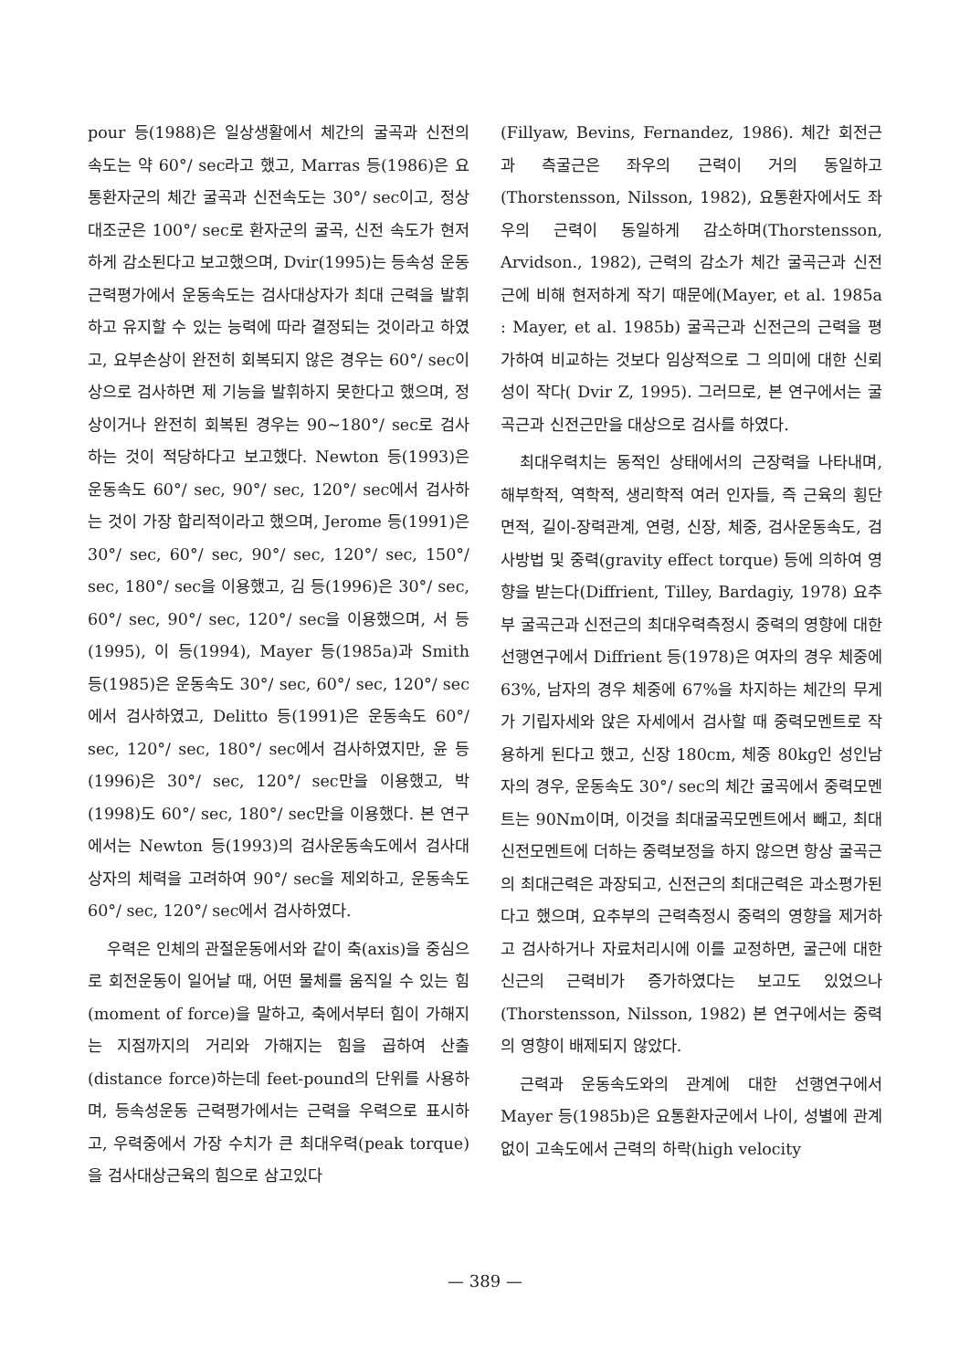pour 등(1988)은 일상생활에서 체간의 굴곡과 신전의 속도는 약 60°/ sec라고 했고, Marras 등(1986)은 요통환자군의 체간 굴곡과 신전속도는 30°/ sec이고, 정상대조군은 100°/ sec로 환자군의 굴곡, 신전 속도가 현저하게 감소된다고 보고했으며, Dvir(1995)는 등속성 운동 근력평가에서 운동속도는 검사대상자가 최대 근력을 발휘하고 유지할 수 있는 능력에 따라 결정되는 것이라고 하였고, 요부손상이 완전히 회복되지 않은 경우는 60°/ sec이상으로 검사하면 제 기능을 발휘하지 못한다고 했으며, 정상이거나 완전히 회복된 경우는 90~180°/ sec로 검사하는 것이 적당하다고 보고했다. Newton 등(1993)은 운동속도 60°/ sec, 90°/ sec, 120°/ sec에서 검사하는 것이 가장 합리적이라고 했으며, Jerome 등(1991)은 30°/ sec, 60°/ sec, 90°/ sec, 120°/ sec, 150°/ sec, 180°/ sec을 이용했고, 김 등(1996)은 30°/ sec, 60°/ sec, 90°/ sec, 120°/ sec을 이용했으며, 서 등(1995), 이 등(1994), Mayer 등(1985a)과 Smith 등(1985)은 운동속도 30°/ sec, 60°/ sec, 120°/ sec에서 검사하였고, Delitto 등(1991)은 운동속도 60°/ sec, 120°/ sec, 180°/ sec에서 검사하였지만, 윤 등(1996)은 30°/ sec, 120°/ sec만을 이용했고, 박(1998)도 60°/ sec, 180°/ sec만을 이용했다. 본 연구에서는 Newton 등(1993)의 검사운동속도에서 검사대상자의 체력을 고려하여 90°/ sec을 제외하고, 운동속도 60°/ sec, 120°/ sec에서 검사하였다.
우력은 인체의 관절운동에서와 같이 축(axis)을 중심으로 회전운동이 일어날 때, 어떤 물체를 움직일 수 있는 힘(moment of force)을 말하고, 축에서부터 힘이 가해지는 지점까지의 거리와 가해지는 힘을 곱하여 산출(distance force)하는데 feet-pound의 단위를 사용하며, 등속성운동 근력평가에서는 근력을 우력으로 표시하고, 우력중에서 가장 수치가 큰 최대우력(peak torque)을 검사대상근육의 힘으로 삼고있다
(Fillyaw, Bevins, Fernandez, 1986). 체간 회전근과 측굴근은 좌우의 근력이 거의 동일하고 (Thorstensson, Nilsson, 1982), 요통환자에서도 좌우의 근력이 동일하게 감소하며(Thorstensson, Arvidson., 1982), 근력의 감소가 체간 굴곡근과 신전근에 비해 현저하게 작기 때문에(Mayer, et al. 1985a : Mayer, et al. 1985b) 굴곡근과 신전근의 근력을 평가하여 비교하는 것보다 임상적으로 그 의미에 대한 신뢰성이 작다( Dvir Z, 1995). 그러므로, 본 연구에서는 굴곡근과 신전근만을 대상으로 검사를 하였다.
최대우력치는 동적인 상태에서의 근장력을 나타내며, 해부학적, 역학적, 생리학적 여러 인자들, 즉 근육의 횡단면적, 길이-장력관계, 연령, 신장, 체중, 검사운동속도, 검사방법 및 중력(gravity effect torque) 등에 의하여 영향을 받는다(Diffrient, Tilley, Bardagiy, 1978) 요추부 굴곡근과 신전근의 최대우력측정시 중력의 영향에 대한 선행연구에서 Diffrient 등(1978)은 여자의 경우 체중에 63%, 남자의 경우 체중에 67%을 차지하는 체간의 무게가 기립자세와 앉은 자세에서 검사할 때 중력모멘트로 작용하게 된다고 했고, 신장 180cm, 체중 80kg인 성인남자의 경우, 운동속도 30°/ sec의 체간 굴곡에서 중력모멘트는 90Nm이며, 이것을 최대굴곡모멘트에서 빼고, 최대신전모멘트에 더하는 중력보정을 하지 않으면 항상 굴곡근의 최대근력은 과장되고, 신전근의 최대근력은 과소평가된다고 했으며, 요추부의 근력측정시 중력의 영향을 제거하고 검사하거나 자료처리시에 이를 교정하면, 굴근에 대한 신근의 근력비가 증가하였다는 보고도 있었으나(Thorstensson, Nilsson, 1982) 본 연구에서는 중력의 영향이 배제되지 않았다.
근력과 운동속도와의 관계에 대한 선행연구에서 Mayer 등(1985b)은 요통환자군에서 나이, 성별에 관계없이 고속도에서 근력의 하락(high velocity
— 389 —